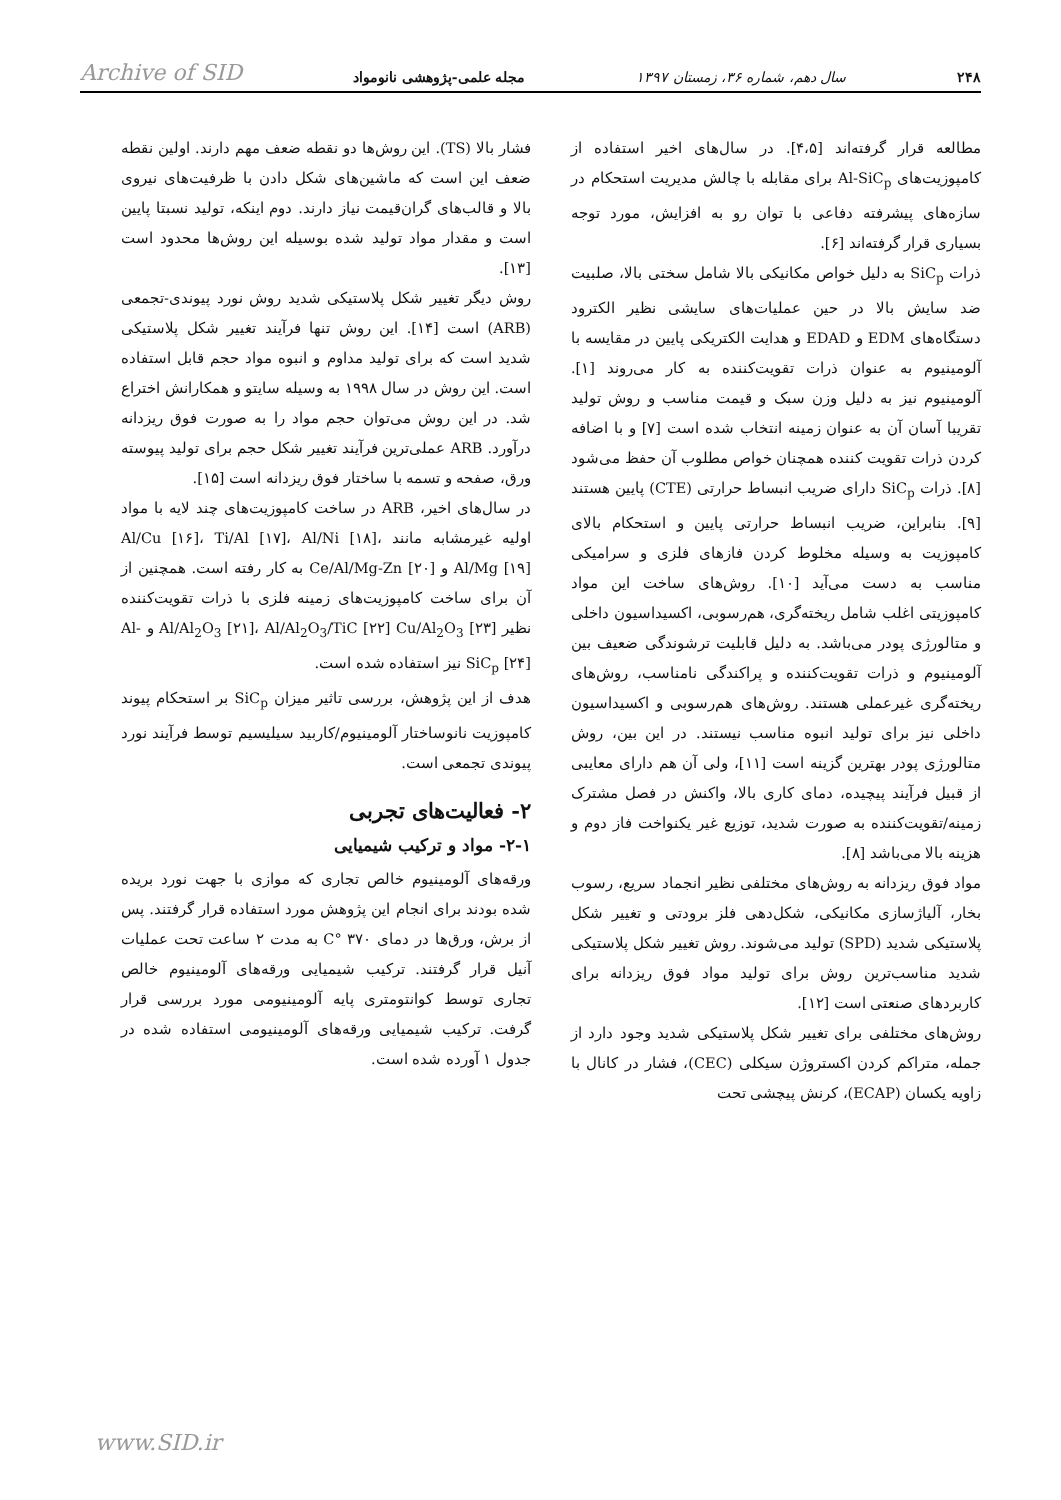۲۴۸ سال دهم، شماره ۳۶، زمستان ۱۳۹۷ مجله علمی-پژوهشی نانومواد Archive of SID
مطالعه قرار گرفته‌اند [۴،۵]. در سال‌های اخیر استفاده از کامپوزیت‌های Al-SiC<sub>p</sub> برای مقابله با چالش مدیریت استحکام در سازه‌های پیشرفته دفاعی با توان رو به افزایش، مورد توجه بسیاری قرار گرفته‌اند [۶].
ذرات SiC<sub>p</sub> به دلیل خواص مکانیکی بالا شامل سختی بالا، صلبیت ضد سایش بالا در حین عملیات‌های سایشی نظیر الکترود دستگاه‌های EDM و EDAD و هدایت الکتریکی پایین در مقایسه با آلومینیوم به عنوان ذرات تقویت‌کننده به کار می‌روند [۱]. آلومینیوم نیز به دلیل وزن سبک و قیمت مناسب و روش تولید تقریبا آسان آن به عنوان زمینه انتخاب شده است [۷] و با اضافه کردن ذرات تقویت کننده همچنان خواص مطلوب آن حفظ می‌شود [۸]. ذرات SiC<sub>p</sub> دارای ضریب انبساط حرارتی (CTE) پایین هستند [۹]. بنابراین، ضریب انبساط حرارتی پایین و استحکام بالای کامپوزیت به وسیله مخلوط کردن فازهای فلزی و سرامیکی مناسب به دست می‌آید [۱۰]. روش‌های ساخت این مواد کامپوزیتی اغلب شامل ریخته‌گری، هم‌رسوبی، اکسیداسیون داخلی و متالورژی پودر می‌باشد. به دلیل قابلیت ترشوندگی ضعیف بین آلومینیوم و ذرات تقویت‌کننده و پراکندگی نامناسب، روش‌های ریخته‌گری غیرعملی هستند. روش‌های هم‌رسوبی و اکسیداسیون داخلی نیز برای تولید انبوه مناسب نیستند. در این بین، روش متالورژی پودر بهترین گزینه است [۱۱]، ولی آن هم دارای معایبی از قبیل فرآیند پیچیده، دمای کاری بالا، واکنش در فصل مشترک زمینه/تقویت‌کننده به صورت شدید، توزیع غیر یکنواخت فاز دوم و هزینه بالا می‌باشد [۸].
مواد فوق ریزدانه به روش‌های مختلفی نظیر انجماد سریع، رسوب بخار، آلیاژسازی مکانیکی، شکل‌دهی فلز برودتی و تغییر شکل پلاستیکی شدید (SPD) تولید می‌شوند. روش تغییر شکل پلاستیکی شدید مناسب‌ترین روش برای تولید مواد فوق ریزدانه برای کاربردهای صنعتی است [۱۲].
روش‌های مختلفی برای تغییر شکل پلاستیکی شدید وجود دارد از جمله، متراکم کردن اکستروژن سیکلی (CEC)، فشار در کانال با زاویه یکسان (ECAP)، کرنش پیچشی تحت
فشار بالا (TS). این روش‌ها دو نقطه ضعف مهم دارند. اولین نقطه ضعف این است که ماشین‌های شکل دادن با ظرفیت‌های نیروی بالا و قالب‌های گران‌قیمت نیاز دارند. دوم اینکه، تولید نسبتا پایین است و مقدار مواد تولید شده بوسیله این روش‌ها محدود است [۱۳].
روش دیگر تغییر شکل پلاستیکی شدید روش نورد پیوندی-تجمعی (ARB) است [۱۴]. این روش تنها فرآیند تغییر شکل پلاستیکی شدید است که برای تولید مداوم و انبوه مواد حجم قابل استفاده است. این روش در سال ۱۹۹۸ به وسیله سایتو و همکارانش اختراع شد. در این روش می‌توان حجم مواد را به صورت فوق ریزدانه درآورد. ARB عملی‌ترین فرآیند تغییر شکل حجم برای تولید پیوسته ورق، صفحه و تسمه با ساختار فوق ریزدانه است [۱۵].
در سال‌های اخیر، ARB در ساخت کامپوزیت‌های چند لایه با مواد اولیه غیرمشابه مانند Al/Cu [۱۶]، Ti/Al [۱۷]، Al/Ni [۱۸]، Al/Mg [۱۹] و Ce/Al/Mg-Zn [۲۰] به کار رفته است. همچنین از آن برای ساخت کامپوزیت‌های زمینه فلزی با ذرات تقویت‌کننده نظیر Al/Al<sub>2</sub>O<sub>3</sub> [۲۱]، Al/Al<sub>2</sub>O<sub>3</sub>/TiC [۲۲] Cu/Al<sub>2</sub>O<sub>3</sub> [۲۳] و Al-SiC<sub>p</sub> [۲۴] نیز استفاده شده است.
هدف از این پژوهش، بررسی تاثیر میزان SiC<sub>p</sub> بر استحکام پیوند کامپوزیت نانوساختار آلومینیوم/کاربید سیلیسیم توسط فرآیند نورد پیوندی تجمعی است.
۲- فعالیت‌های تجربی
۲-۱- مواد و ترکیب شیمیایی
ورقه‌های آلومینیوم خالص تجاری که موازی با جهت نورد بریده شده بودند برای انجام این پژوهش مورد استفاده قرار گرفتند. پس از برش، ورق‌ها در دمای ۳۷۰ °C به مدت ۲ ساعت تحت عملیات آنیل قرار گرفتند. ترکیب شیمیایی ورقه‌های آلومینیوم خالص تجاری توسط کوانتومتری پایه آلومینیومی مورد بررسی قرار گرفت. ترکیب شیمیایی ورقه‌های آلومینیومی استفاده شده در جدول ۱ آورده شده است.
www.SID.ir